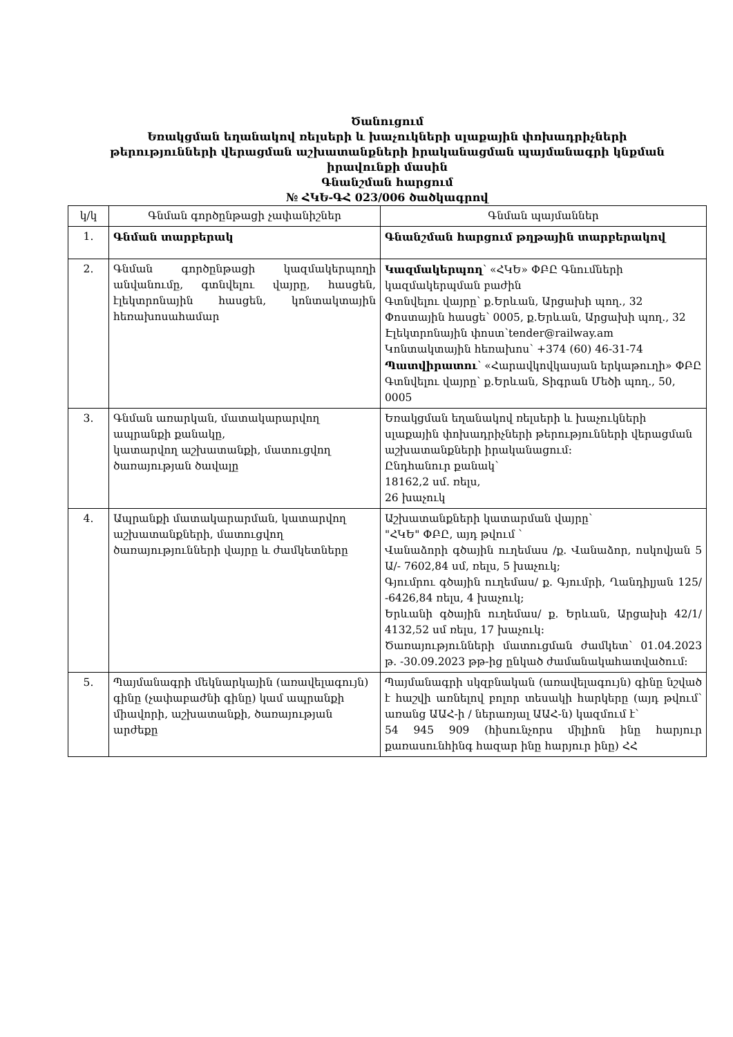Ծանուցում
Եռակցման եղանակով ռելսերի և խաչուկների սլաքային փոխադրիչների
թերությունների վերացման աշխատանքների իրականացման պայմանագրի կնքման
իրավունքի մասին
Գնանշման հարցում
№ ՀԿԵ-ԳՀ 023/006 ծածկագրով
| կ/կ | Գնման գործընթացի չափանիշներ | Գնման պայմաններ |
| --- | --- | --- |
| 1. | Գնման տարբերակ | Գնանշման հարցում թղթային տարբերակով |
| 2. | Գնման գործընթացի կազմակերպողի անվանումը, գտնվելու վայրը, հասցեն, էլեկտրոնային հասցեն, կոնտակտային հեռախոսահամար | Կազմակերպող ՝ «ՀԿԵ» ՓԲԸ Գնումների կազմակերպման բաժին Գտնվելու վայրը՝ ք.Երևան, Արցախի պող., 32 Փոստային հասցե՝ 0005, ք.Երևան, Արցախի պող., 32 Էլեկտրոնային փոստ՝tender@railway.am Կոնտակտային հեռախոս՝ +374 (60) 46-31-74 Պատվիրատու ՝ «Հարավկովկասյան երկաթուղի» ՓԲԸ Գտնվելու վայրը՝ ք.Երևան, Տիգրան Մեծի պող., 50, 0005 |
| 3. | Գնման առարկան, մատակարարվող ապրանքի քանակը, կատարվող աշխատանքի, մատուցվող ծառայության ծավալը | Եռակցման եղանակով ռելսերի և խաչուկների սլաքային փոխադրիչների թերությունների վերացման աշխատանքների իրականացում: Ընդհանուր քանակ՝ 18162,2 սմ. ռելս, 26 խաչուկ |
| 4. | Ապրանքի մատակարարման, կատարվող աշխատանքների, մատուցվող ծառայությունների վայրը և ժամկետները | Աշխատանքների կատարման վայրը՝ "ՀԿԵ" ՓԲԸ, այդ թվում ՝ Վանաձորի գծային ուղեմաս /ք. Վանաձոր, ոսկովյան 5 Ա/- 7602,84 սմ, ռելս, 5 խաչուկ; Գյումրու գծային ուղեմաս/ ք. Գյումրի, Ղանդիլյան 125/ -6426,84 ռելս, 4 խաչուկ; Երևանի գծային ուղեմաս/ ք. Երևան, Արցախի 42/1/ 4132,52 սմ ռելս, 17 խաչուկ: Ծառայությունների մատուցման ժամկետ՝ 01.04.2023 թ. -30.09.2023 թթ-ից ընկած ժամանակահատվածում: |
| 5. | Պայմանագրի մեկնարկային (առավելագույն) գինը (չափաբաժնի գինը) կամ ապրանքի միավորի, աշխատանքի, ծառայության արժեքը | Պայմանագրի սկզբնական (առավելագույն) գինը նշված է հաշվի առնելով բոլոր տեսակի հարկերը (այդ թվում՝ առանց ԱԱՀ-ի / ներառյալ ԱԱՀ-ն) կազմում է՝ 54 945 909 (հիսունչորս միլիոն ինը հարյուր քառասունհինգ հազար ինը հարյուր ինը) ՀՀ |